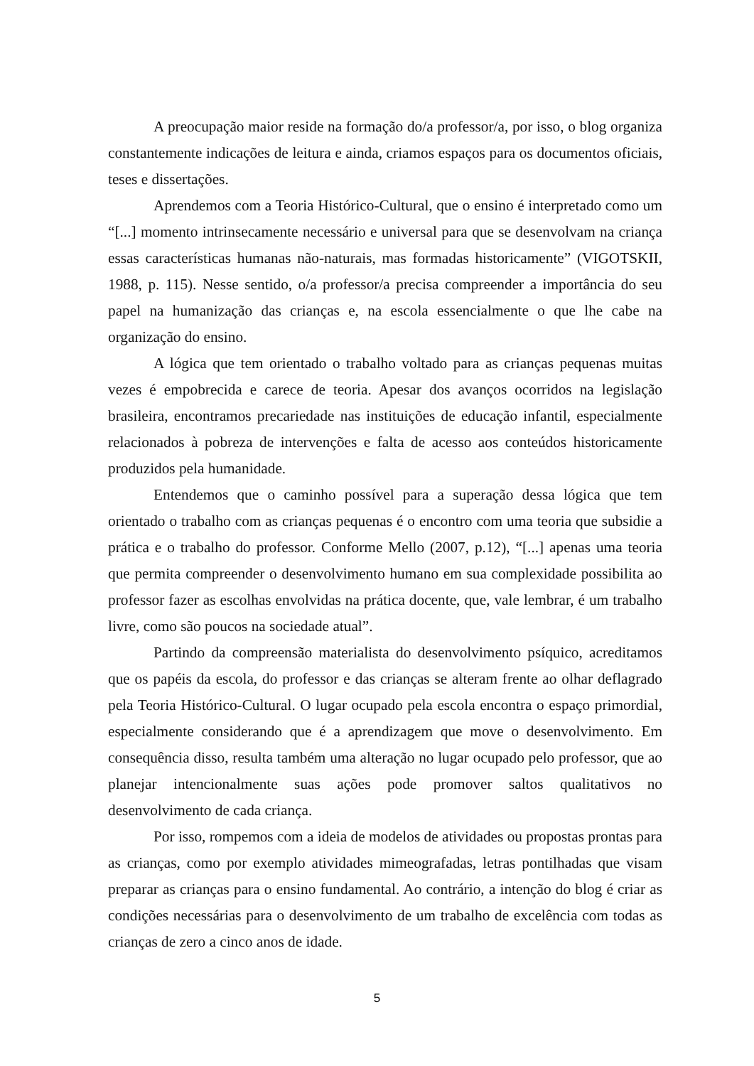A preocupação maior reside na formação do/a professor/a, por isso, o blog organiza constantemente indicações de leitura e ainda, criamos espaços para os documentos oficiais, teses e dissertações.
Aprendemos com a Teoria Histórico-Cultural, que o ensino é interpretado como um “[...] momento intrinsecamente necessário e universal para que se desenvolvam na criança essas características humanas não-naturais, mas formadas historicamente” (VIGOTSKII, 1988, p. 115). Nesse sentido, o/a professor/a precisa compreender a importância do seu papel na humanização das crianças e, na escola essencialmente o que lhe cabe na organização do ensino.
A lógica que tem orientado o trabalho voltado para as crianças pequenas muitas vezes é empobrecida e carece de teoria. Apesar dos avanços ocorridos na legislação brasileira, encontramos precariedade nas instituições de educação infantil, especialmente relacionados à pobreza de intervenções e falta de acesso aos conteúdos historicamente produzidos pela humanidade.
Entendemos que o caminho possível para a superação dessa lógica que tem orientado o trabalho com as crianças pequenas é o encontro com uma teoria que subsidie a prática e o trabalho do professor. Conforme Mello (2007, p.12), “[...] apenas uma teoria que permita compreender o desenvolvimento humano em sua complexidade possibilita ao professor fazer as escolhas envolvidas na prática docente, que, vale lembrar, é um trabalho livre, como são poucos na sociedade atual”.
Partindo da compreensão materialista do desenvolvimento psíquico, acreditamos que os papéis da escola, do professor e das crianças se alteram frente ao olhar deflagrado pela Teoria Histórico-Cultural. O lugar ocupado pela escola encontra o espaço primordial, especialmente considerando que é a aprendizagem que move o desenvolvimento. Em consequência disso, resulta também uma alteração no lugar ocupado pelo professor, que ao planejar intencionalmente suas ações pode promover saltos qualitativos no desenvolvimento de cada criança.
Por isso, rompemos com a ideia de modelos de atividades ou propostas prontas para as crianças, como por exemplo atividades mimeografadas, letras pontilhadas que visam preparar as crianças para o ensino fundamental. Ao contrário, a intenção do blog é criar as condições necessárias para o desenvolvimento de um trabalho de excelência com todas as crianças de zero a cinco anos de idade.
5